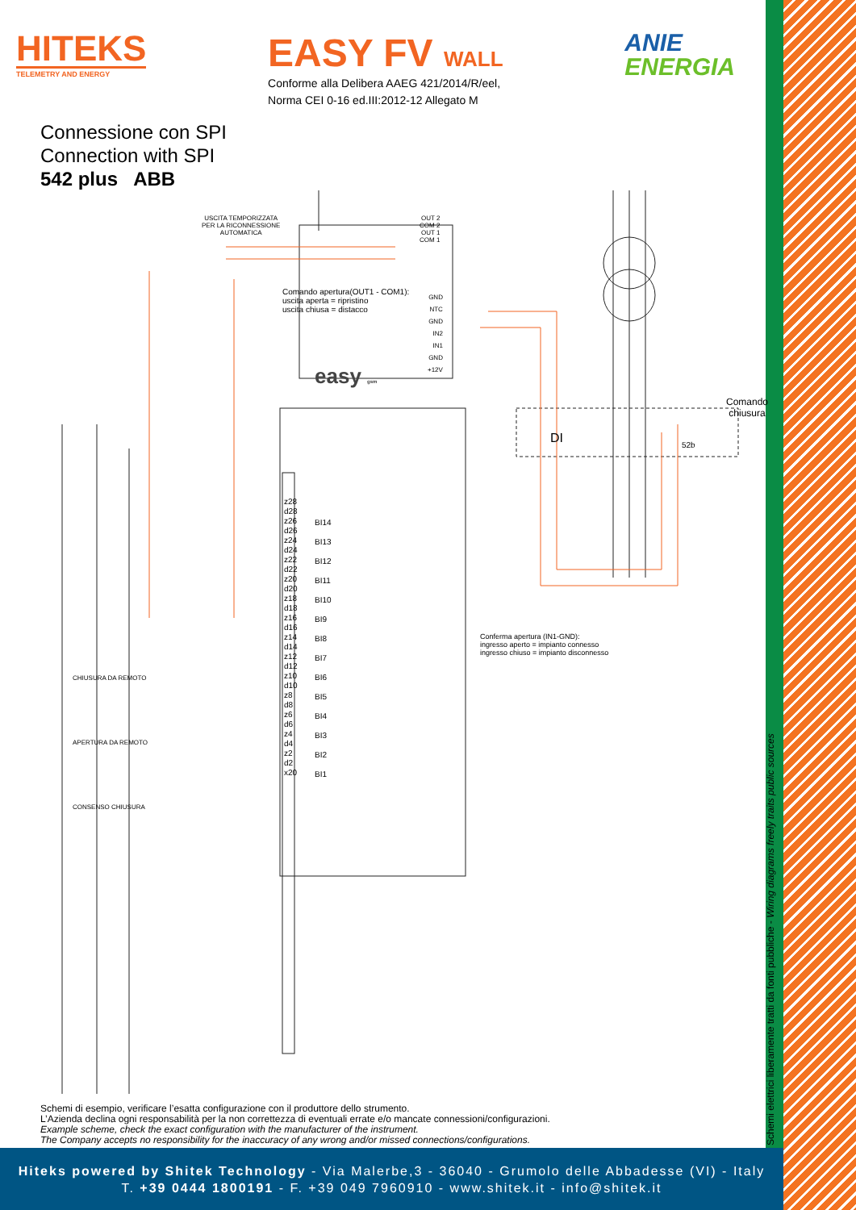HITEKS
TELEMETRY AND ENERGY
EASY FV WALL
Conforme alla Delibera AAEG 421/2014/R/eel,
Norma CEI 0-16 ed.III:2012-12 Allegato M
ANIE
ENERGIA
Connessione con SPI
Connection with SPI
542 plus ABB
USCITA TEMPORIZZATA
PER LA RICONNESSIONE
AUTOMATICA
OUT 2
COM 2
OUT 1
COM 1
Comando apertura(OUT1 - COM1):
uscita aperta = ripristino
uscita chiusa = distacco
GND
NTC
GND
IN2
IN1
GND
+12V
easy gsm
Comando
chiusura
DI 52b
Conferma apertura (IN1-GND):
ingresso aperto = impianto connesso
ingresso chiuso = impianto disconnesso
CHIUSURA DA REMOTO
APERTURA DA REMOTO
CONSENSO CHIUSURA
z28 d28 z26 d26 z24 d24 z22 d22 z20 d20 z18 d18 z16 d16 z14 d14 z12 d12 z10 d10 z8 d8 z6 d6 z4 d4 z2 d2 x20
BI14 BI13 BI12 BI11 BI10 BI9 BI8 BI7 BI6 BI5 BI4 BI3 BI2 BI1
Schemi di esempio, verificare l’esatta configurazione con il produttore dello strumento.
L’Azienda declina ogni responsabilità per la non correttezza di eventuali errate e/o mancate connessioni/configurazioni.
Example scheme, check the exact configuration with the manufacturer of the instrument.
The Company accepts no responsibility for the inaccuracy of any wrong and/or missed connections/configurations.
Schemi elettrici liberamente tratti da fonti pubbliche - Wiring diagrams freely traits public sources
Hiteks powered by Shitek Technology - Via Malerbe,3 - 36040 - Grumolo delle Abbadesse (VI) - Italy
T. +39 0444 1800191 - F. +39 049 7960910 - www.shitek.it - info@shitek.it